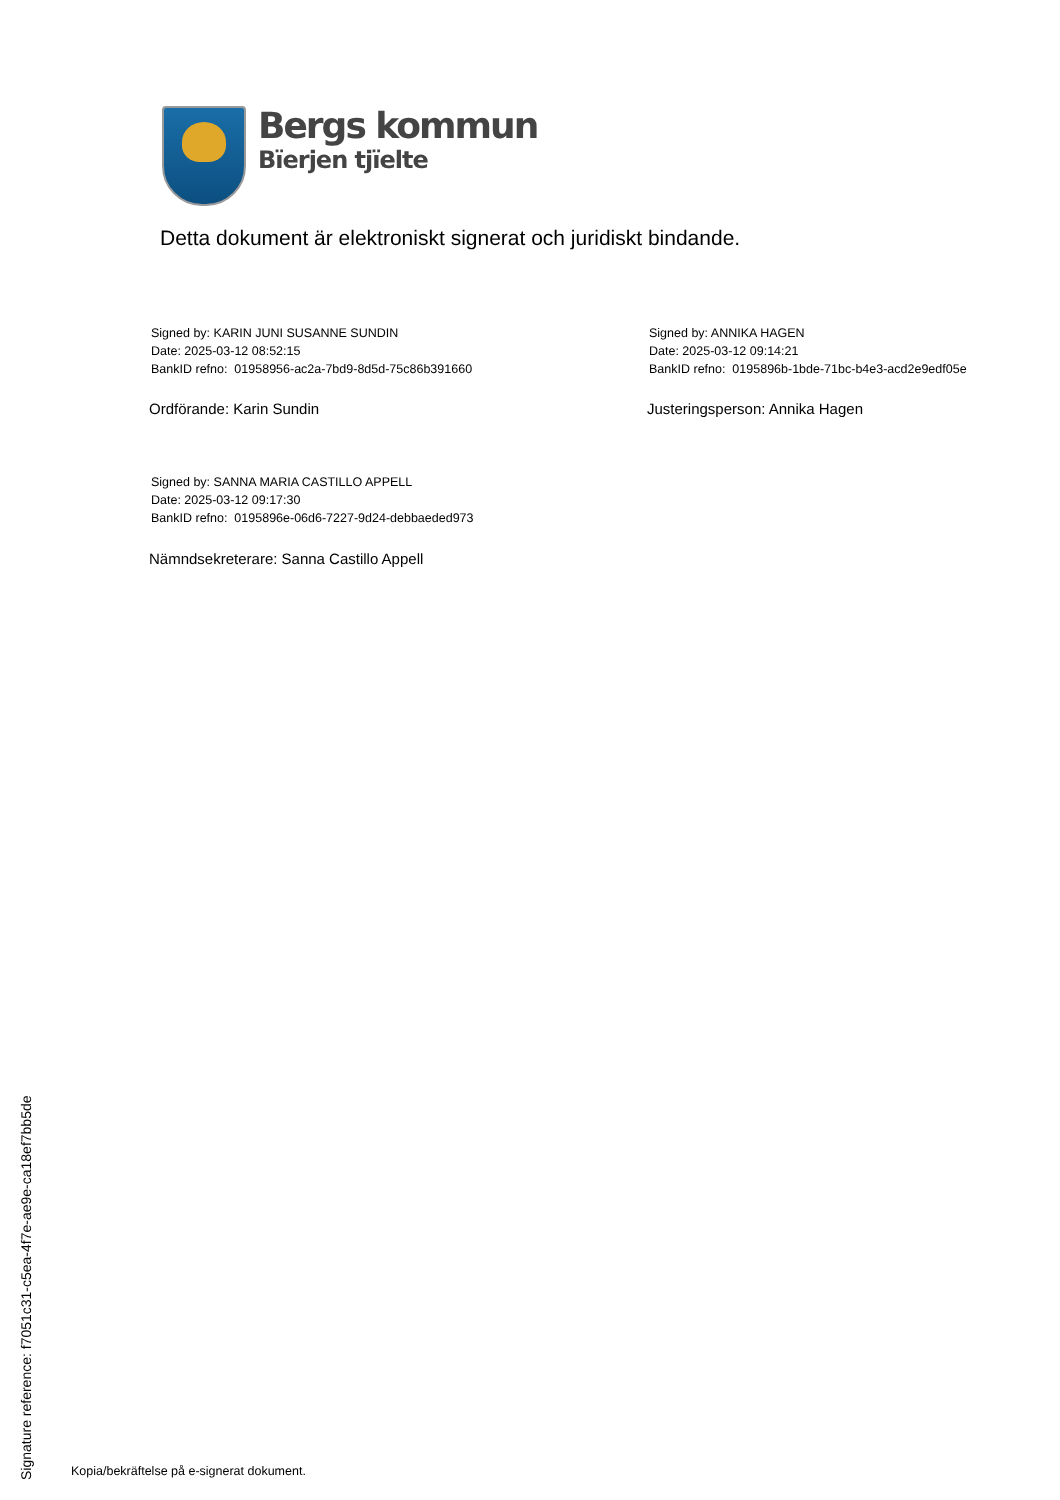Bergs kommun
Bïerjen tjïelte
Detta dokument är elektroniskt signerat och juridiskt bindande.
Signed by: KARIN JUNI SUSANNE SUNDIN
Date: 2025-03-12 08:52:15
BankID refno: 01958956-ac2a-7bd9-8d5d-75c86b391660
Ordförande: Karin Sundin
Signed by: ANNIKA HAGEN
Date: 2025-03-12 09:14:21
BankID refno: 0195896b-1bde-71bc-b4e3-acd2e9edf05e
Justeringsperson: Annika Hagen
Signed by: SANNA MARIA CASTILLO APPELL
Date: 2025-03-12 09:17:30
BankID refno: 0195896e-06d6-7227-9d24-debbaeded973
Nämndsekreterare: Sanna Castillo Appell
Signature reference: f7051c31-c5ea-4f7e-ae9e-ca18ef7bb5de
Kopia/bekräftelse på e-signerat dokument.